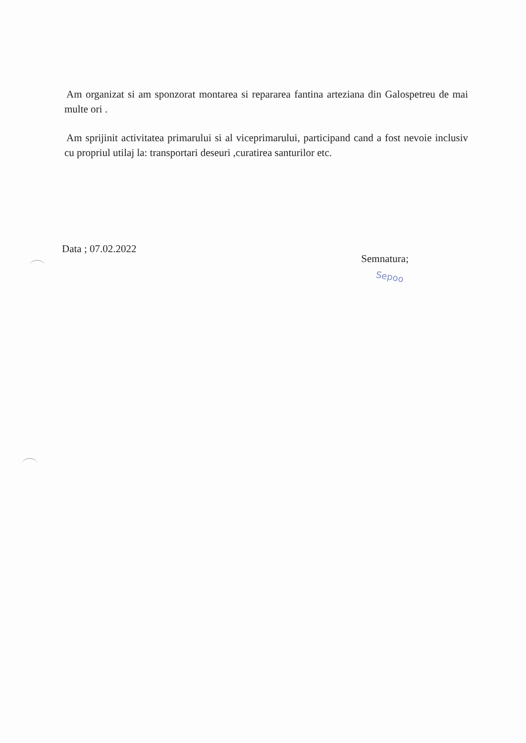Am organizat si am sponzorat montarea si repararea fantina arteziana din Galospetreu de mai multe ori .
Am sprijinit activitatea primarului si al viceprimarului, participand cand a fost nevoie inclusiv cu propriul utilaj la: transportari deseuri ,curatirea santurilor etc.
Data ; 07.02.2022
Semnatura;
Sepoo